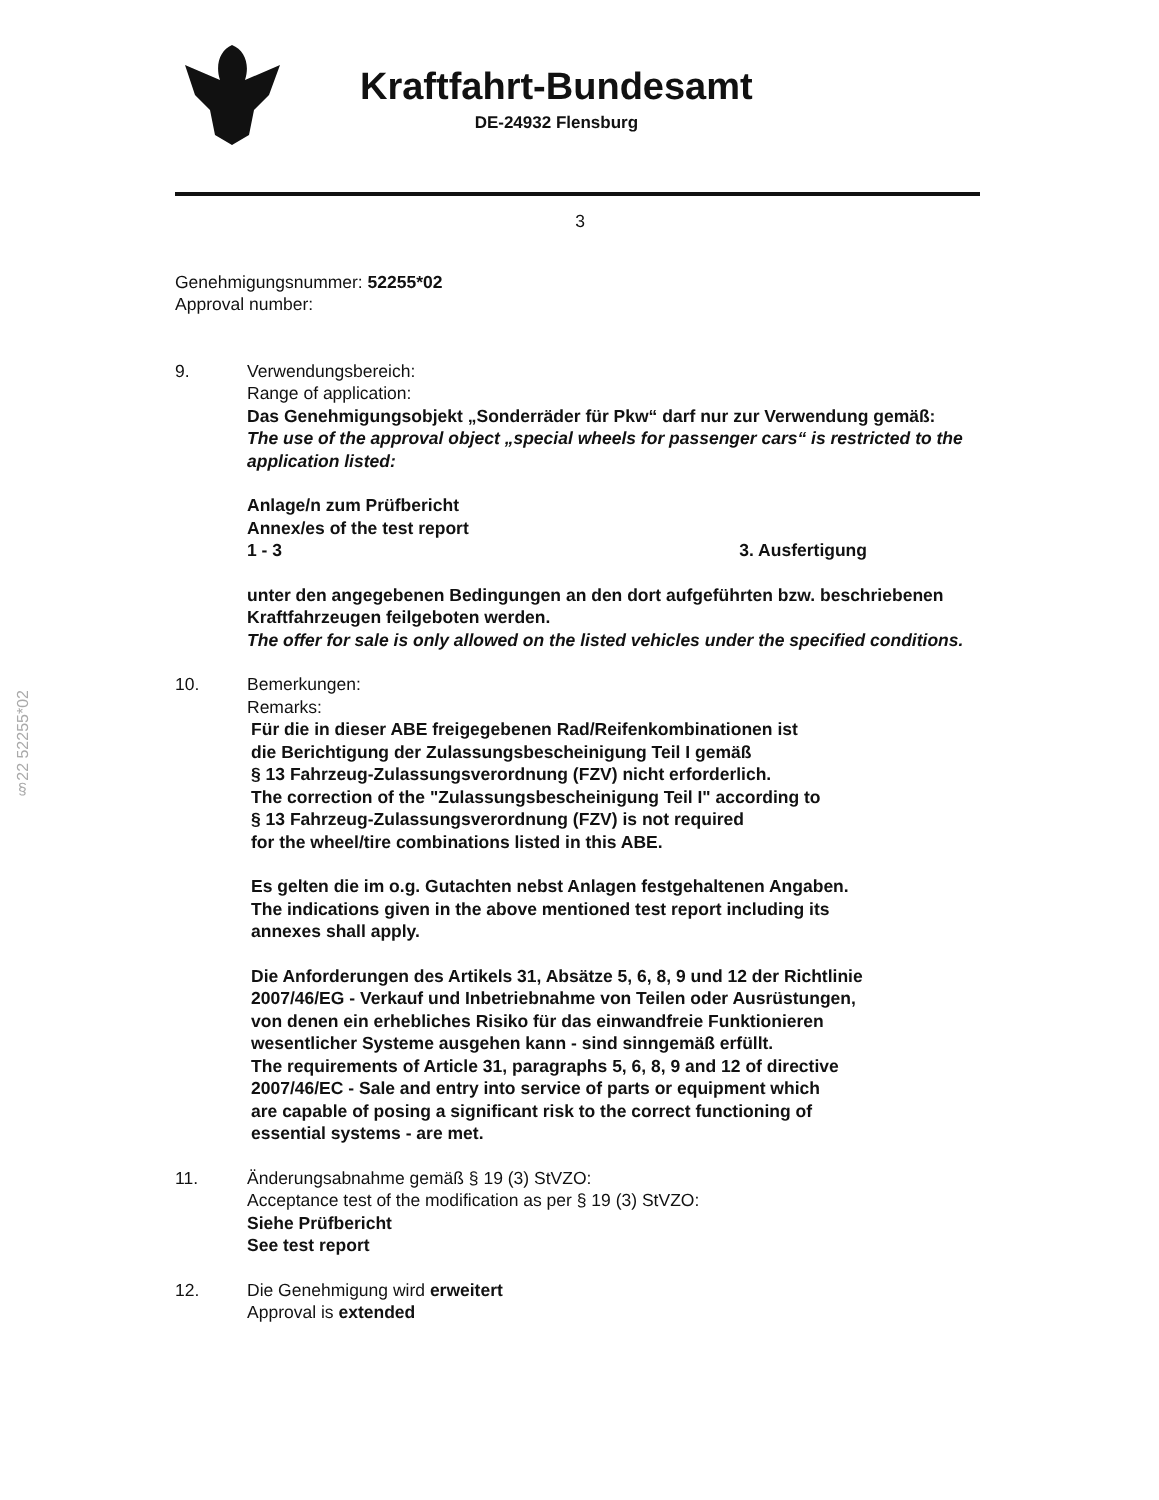§22 52255*02
Kraftfahrt-Bundesamt
DE-24932 Flensburg
3
Genehmigungsnummer: 52255*02
Approval number:
9. Verwendungsbereich:
Range of application:
Das Genehmigungsobjekt „Sonderräder für Pkw“ darf nur zur Verwendung gemäß:
The use of the approval object „special wheels for passenger cars“ is restricted to the application listed:
Anlage/n zum Prüfbericht
Annex/es of the test report
1 - 3 3. Ausfertigung
unter den angegebenen Bedingungen an den dort aufgeführten bzw. beschriebenen Kraftfahrzeugen feilgeboten werden.
The offer for sale is only allowed on the listed vehicles under the specified conditions.
10. Bemerkungen:
Remarks:
Für die in dieser ABE freigegebenen Rad/Reifenkombinationen ist
die Berichtigung der Zulassungsbescheinigung Teil I gemäß
§ 13 Fahrzeug-Zulassungsverordnung (FZV) nicht erforderlich.
The correction of the "Zulassungsbescheinigung Teil I" according to
§ 13 Fahrzeug-Zulassungsverordnung (FZV) is not required
for the wheel/tire combinations listed in this ABE.
Es gelten die im o.g. Gutachten nebst Anlagen festgehaltenen Angaben.
The indications given in the above mentioned test report including its
annexes shall apply.
Die Anforderungen des Artikels 31, Absätze 5, 6, 8, 9 und 12 der Richtlinie
2007/46/EG - Verkauf und Inbetriebnahme von Teilen oder Ausrüstungen,
von denen ein erhebliches Risiko für das einwandfreie Funktionieren
wesentlicher Systeme ausgehen kann - sind sinngemäß erfüllt.
The requirements of Article 31, paragraphs 5, 6, 8, 9 and 12 of directive
2007/46/EC - Sale and entry into service of parts or equipment which
are capable of posing a significant risk to the correct functioning of
essential systems - are met.
11. Änderungsabnahme gemäß § 19 (3) StVZO:
Acceptance test of the modification as per § 19 (3) StVZO:
Siehe Prüfbericht
See test report
12. Die Genehmigung wird erweitert
Approval is extended